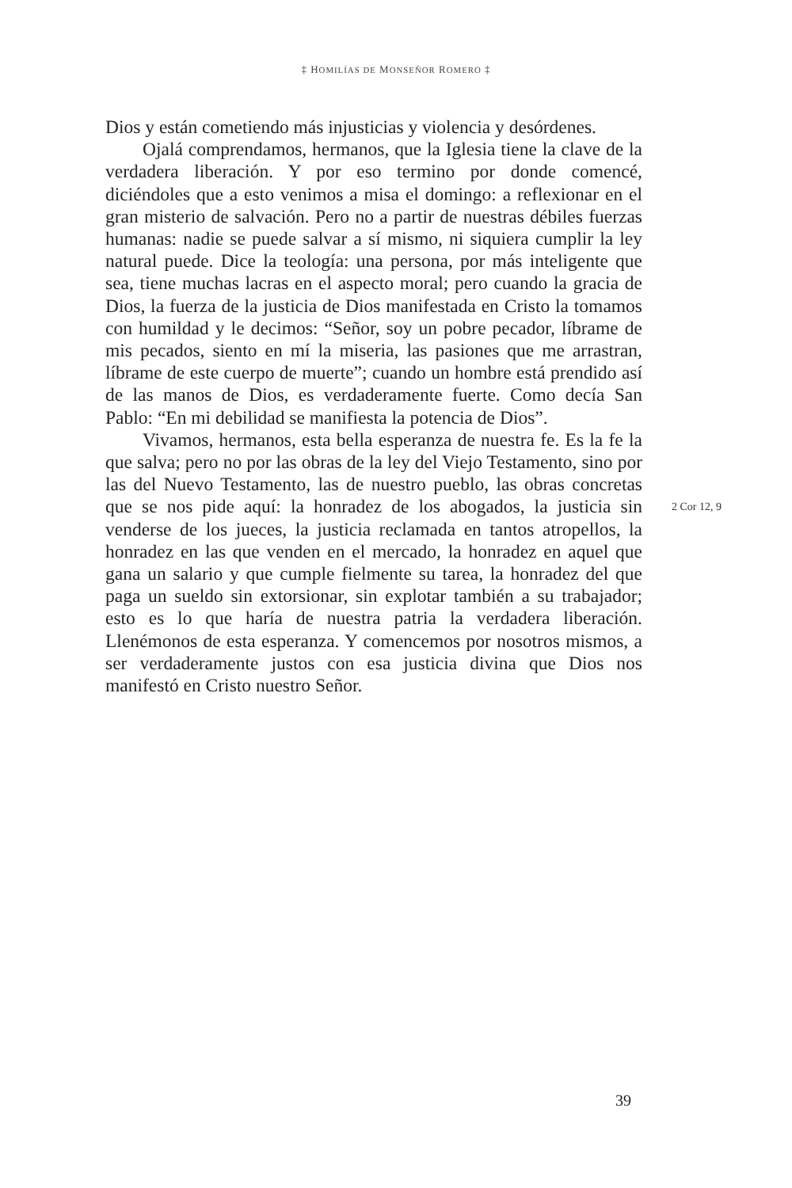‡ HOMILÍAS DE MONSEÑOR ROMERO ‡
Dios y están cometiendo más injusticias y violencia y desórdenes.
Ojalá comprendamos, hermanos, que la Iglesia tiene la clave de la verdadera liberación. Y por eso termino por donde comencé, diciéndoles que a esto venimos a misa el domingo: a reflexionar en el gran misterio de salvación. Pero no a partir de nuestras débiles fuerzas humanas: nadie se puede salvar a sí mismo, ni siquiera cumplir la ley natural puede. Dice la teología: una persona, por más inteligente que sea, tiene muchas lacras en el aspecto moral; pero cuando la gracia de Dios, la fuerza de la justicia de Dios manifestada en Cristo la tomamos con humildad y le decimos: “Señor, soy un pobre pecador, líbrame de mis pecados, siento en mí la miseria, las pasiones que me arrastran, líbrame de este cuerpo de muerte”; cuando un hombre está prendido así de las manos de Dios, es verdaderamente fuerte. Como decía San Pablo: “En mi debilidad se manifiesta la potencia de Dios”.
Vivamos, hermanos, esta bella esperanza de nuestra fe. Es la fe la que salva; pero no por las obras de la ley del Viejo Testamento, sino por las del Nuevo Testamento, las de nuestro pueblo, las obras concretas que se nos pide aquí: la honradez de los abogados, la justicia sin venderse de los jueces, la justicia reclamada en tantos atropellos, la honradez en las que venden en el mercado, la honradez en aquel que gana un salario y que cumple fielmente su tarea, la honradez del que paga un sueldo sin extorsionar, sin explotar también a su trabajador; esto es lo que haría de nuestra patria la verdadera liberación. Llenémonos de esta esperanza. Y comencemos por nosotros mismos, a ser verdaderamente justos con esa justicia divina que Dios nos manifestó en Cristo nuestro Señor.
2 Cor 12, 9
39